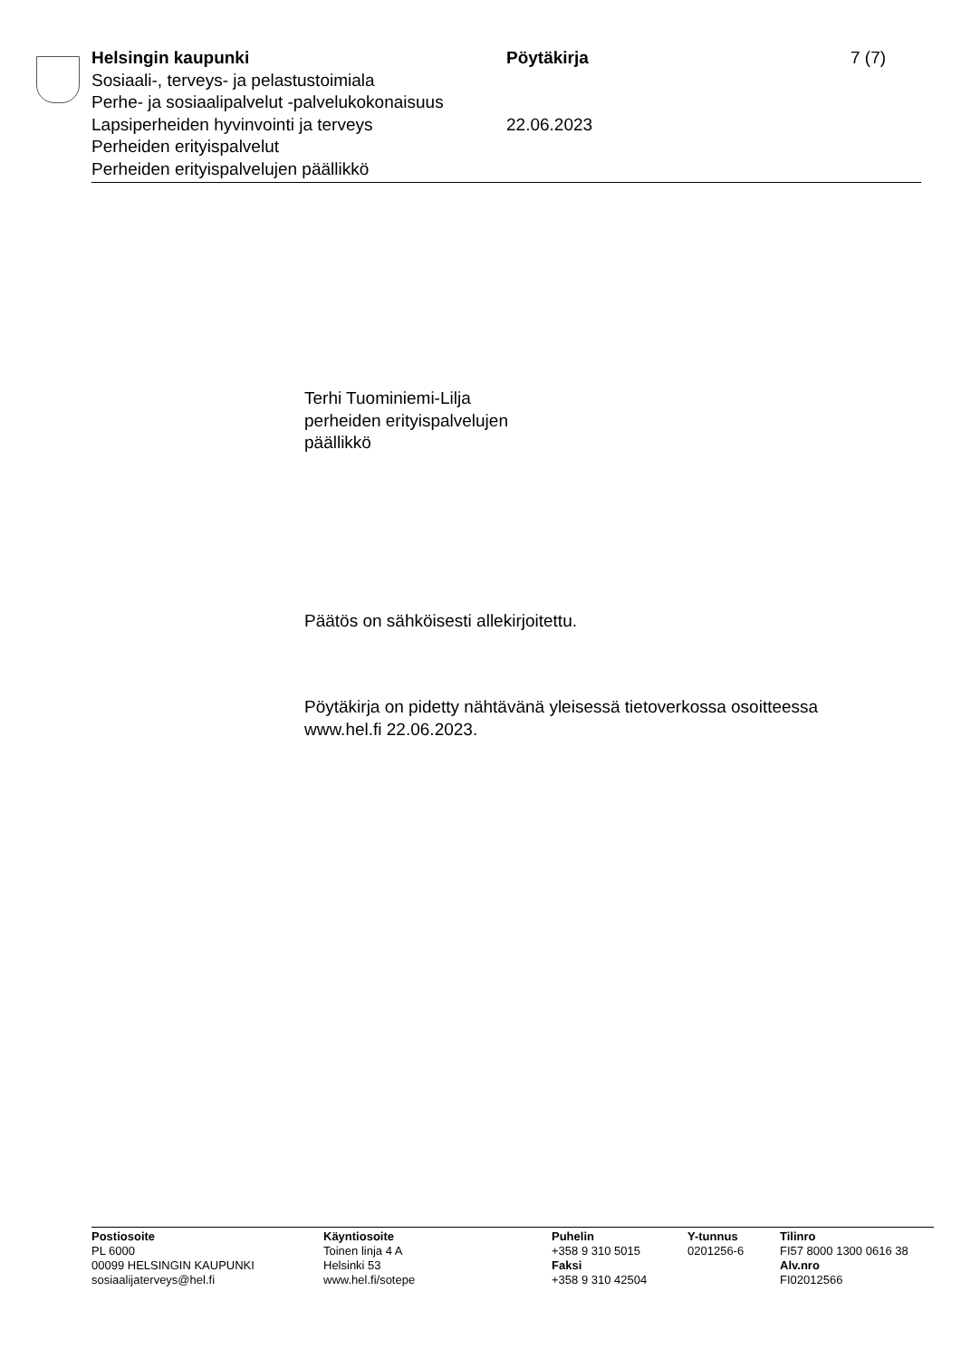Helsingin kaupunki Pöytäkirja 7 (7)
Sosiaali-, terveys- ja pelastustoimiala
Perhe- ja sosiaalipalvelut -palvelukokonaisuus
Lapsiperheiden hyvinvointi ja terveys 22.06.2023
Perheiden erityispalvelut
Perheiden erityispalvelujen päällikkö
Terhi Tuominiemi-Lilja
perheiden erityispalvelujen
päällikkö
Päätös on sähköisesti allekirjoitettu.
Pöytäkirja on pidetty nähtävänä yleisessä tietoverkossa osoitteessa
www.hel.fi 22.06.2023.
Postiosoite
PL 6000
00099 HELSINGIN KAUPUNKI
sosiaalijaterveys@hel.fi
Käyntiosoite
Toinen linja 4 A
Helsinki 53
www.hel.fi/sotepe
Puhelin
+358 9 310 5015
Faksi
+358 9 310 42504
Y-tunnus
0201256-6
Tilinro
FI57 8000 1300 0616 38
Alv.nro
FI02012566